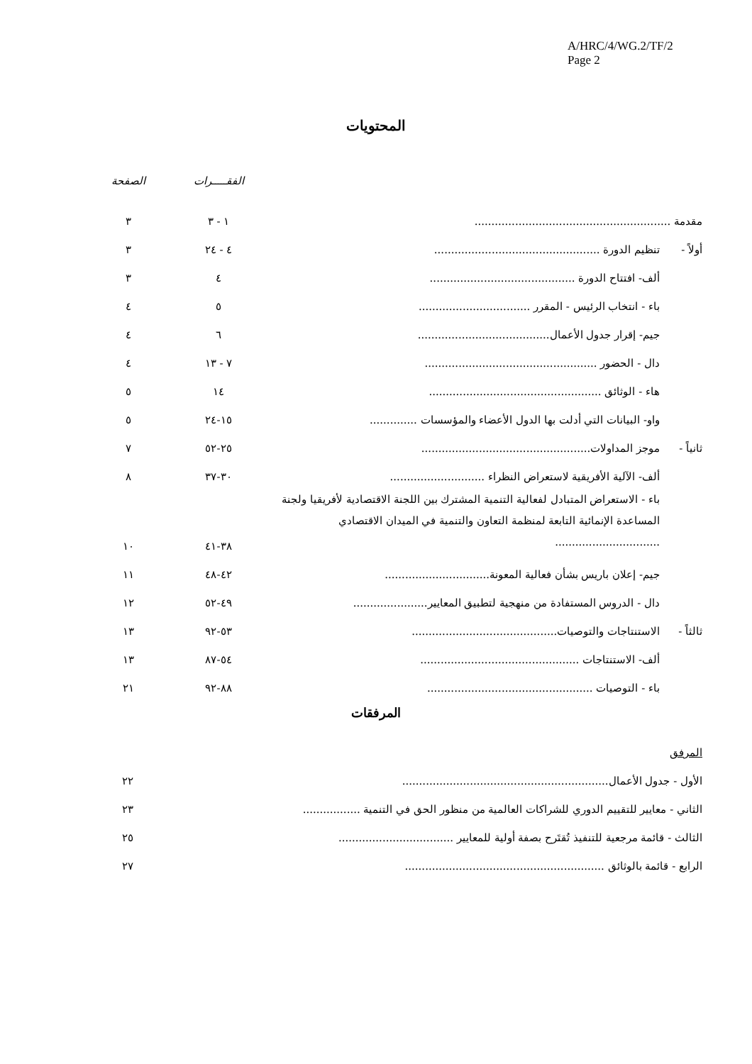A/HRC/4/WG.2/TF/2
Page 2
المحتويات
| | | الفقـــــرات | الصفحة |
| --- | --- | --- | --- |
| مقدمة .......................................................... | | ١ - ٣ | ٣ |
| أولاً - | تنظيم الدورة ................................................. | ٤ - ٢٤ | ٣ |
| | ألف- افتتاح الدورة ........................................... | ٤ | ٣ |
| | باء - انتخاب الرئيس - المقرر ................................. | ٥ | ٤ |
| | جيم- إقرار جدول الأعمال....................................... | ٦ | ٤ |
| | دال - الحضور ................................................... | ٧ - ١٣ | ٤ |
| | هاء - الوثائق ................................................... | ١٤ | ٥ |
| | واو- البيانات التي أدلت بها الدول الأعضاء والمؤسسات .............. | ١٥-٢٤ | ٥ |
| ثانياً - | موجز المداولات.................................................. | ٢٥-٥٢ | ٧ |
| | ألف- الآلية الأفريقية لاستعراض النظراء ............................ | ٣٠-٣٧ | ٨ |
| | باء - الاستعراض المتبادل لفعالية التنمية المشترك بين اللجنة الاقتصادية لأفريقيا ولجنة المساعدة الإنمائية التابعة لمنظمة التعاون والتنمية في الميدان الاقتصادي ............................... | ٣٨-٤١ | ١٠ |
| | جيم- إعلان باريس بشأن فعالية المعونة............................... | ٤٢-٤٨ | ١١ |
| | دال - الدروس المستفادة من منهجية لتطبيق المعايير...................... | ٤٩-٥٢ | ١٢ |
| ثالثاً - | الاستنتاجات والتوصيات........................................... | ٥٣-٩٢ | ١٣ |
| | ألف- الاستنتاجات ............................................... | ٥٤-٨٧ | ١٣ |
| | باء - التوصيات ................................................. | ٨٨-٩٢ | ٢١ |
المرفقات
| المرفق | |
| الأول - جدول الأعمال............................................................. | ٢٢ |
| الثاني - معايير للتقييم الدوري للشراكات العالمية من منظور الحق في التنمية ................. | ٢٣ |
| الثالث - قائمة مرجعية للتنفيذ تُقتَرح بصفة أولية للمعايير .................................. | ٢٥ |
| الرابع - قائمة بالوثائق ........................................................... | ٢٧ |